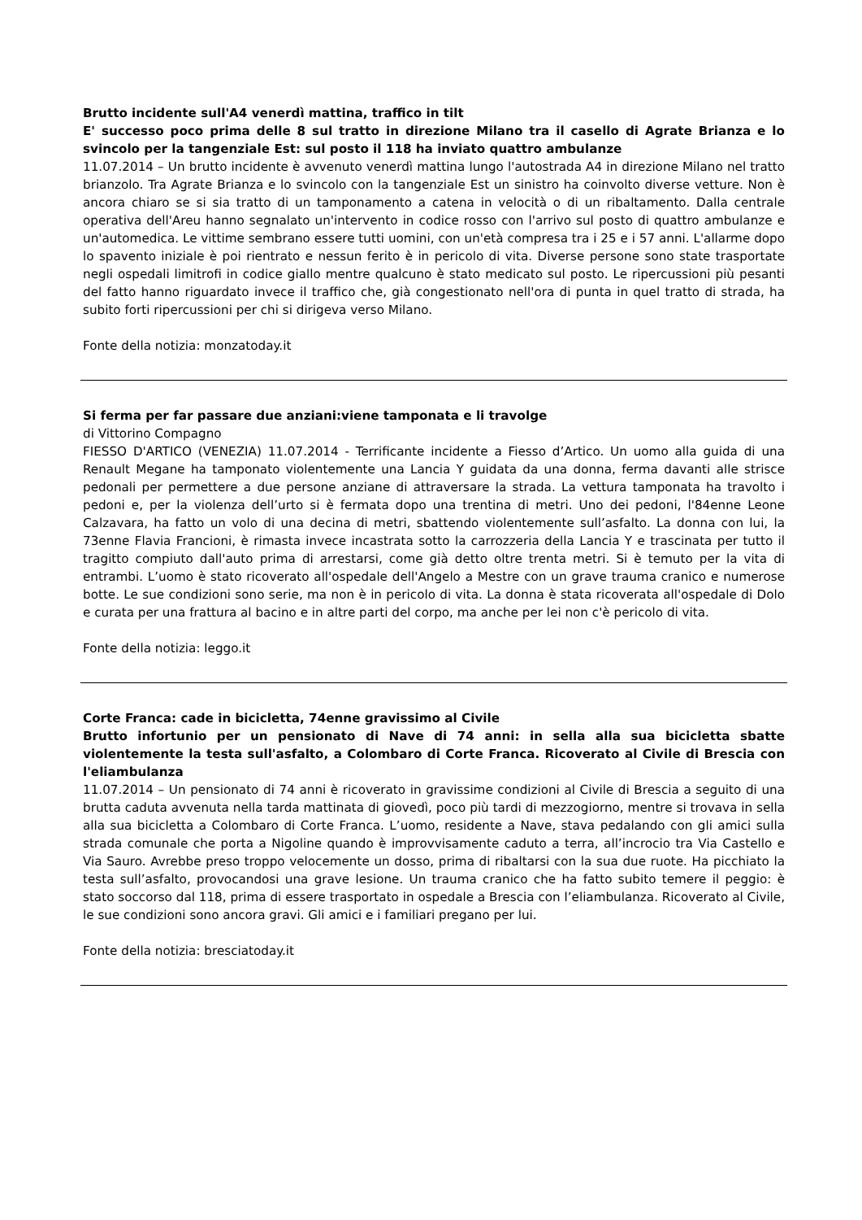Brutto incidente sull'A4 venerdì mattina, traffico in tilt
E' successo poco prima delle 8 sul tratto in direzione Milano tra il casello di Agrate Brianza e lo svincolo per la tangenziale Est: sul posto il 118 ha inviato quattro ambulanze
11.07.2014 – Un brutto incidente è avvenuto venerdì mattina lungo l'autostrada A4 in direzione Milano nel tratto brianzolo. Tra Agrate Brianza e lo svincolo con la tangenziale Est un sinistro ha coinvolto diverse vetture. Non è ancora chiaro se si sia tratto di un tamponamento a catena in velocità o di un ribaltamento. Dalla centrale operativa dell'Areu hanno segnalato un'intervento in codice rosso con l'arrivo sul posto di quattro ambulanze e un'automedica. Le vittime sembrano essere tutti uomini, con un'età compresa tra i 25 e i 57 anni. L'allarme dopo lo spavento iniziale è poi rientrato e nessun ferito è in pericolo di vita. Diverse persone sono state trasportate negli ospedali limitrofi in codice giallo mentre qualcuno è stato medicato sul posto. Le ripercussioni più pesanti del fatto hanno riguardato invece il traffico che, già congestionato nell'ora di punta in quel tratto di strada, ha subito forti ripercussioni per chi si dirigeva verso Milano.
Fonte della notizia: monzatoday.it
Si ferma per far passare due anziani:viene tamponata e li travolge
di Vittorino Compagno
FIESSO D'ARTICO (VENEZIA) 11.07.2014 - Terrificante incidente a Fiesso d’Artico. Un uomo alla guida di una Renault Megane ha tamponato violentemente una Lancia Y guidata da una donna, ferma davanti alle strisce pedonali per permettere a due persone anziane di attraversare la strada. La vettura tamponata ha travolto i pedoni e, per la violenza dell’urto si è fermata dopo una trentina di metri. Uno dei pedoni, l'84enne Leone Calzavara, ha fatto un volo di una decina di metri, sbattendo violentemente sull’asfalto. La donna con lui, la 73enne Flavia Francioni, è rimasta invece incastrata sotto la carrozzeria della Lancia Y e trascinata per tutto il tragitto compiuto dall'auto prima di arrestarsi, come già detto oltre trenta metri. Si è temuto per la vita di entrambi. L’uomo è stato ricoverato all'ospedale dell'Angelo a Mestre con un grave trauma cranico e numerose botte. Le sue condizioni sono serie, ma non è in pericolo di vita. La donna è stata ricoverata all'ospedale di Dolo e curata per una frattura al bacino e in altre parti del corpo, ma anche per lei non c'è pericolo di vita.
Fonte della notizia: leggo.it
Corte Franca: cade in bicicletta, 74enne gravissimo al Civile
Brutto infortunio per un pensionato di Nave di 74 anni: in sella alla sua bicicletta sbatte violentemente la testa sull'asfalto, a Colombaro di Corte Franca. Ricoverato al Civile di Brescia con l'eliambulanza
11.07.2014 – Un pensionato di 74 anni è ricoverato in gravissime condizioni al Civile di Brescia a seguito di una brutta caduta avvenuta nella tarda mattinata di giovedì, poco più tardi di mezzogiorno, mentre si trovava in sella alla sua bicicletta a Colombaro di Corte Franca. L’uomo, residente a Nave, stava pedalando con gli amici sulla strada comunale che porta a Nigoline quando è improvvisamente caduto a terra, all’incrocio tra Via Castello e Via Sauro. Avrebbe preso troppo velocemente un dosso, prima di ribaltarsi con la sua due ruote. Ha picchiato la testa sull’asfalto, provocandosi una grave lesione. Un trauma cranico che ha fatto subito temere il peggio: è stato soccorso dal 118, prima di essere trasportato in ospedale a Brescia con l’eliambulanza. Ricoverato al Civile, le sue condizioni sono ancora gravi. Gli amici e i familiari pregano per lui.
Fonte della notizia: bresciatoday.it